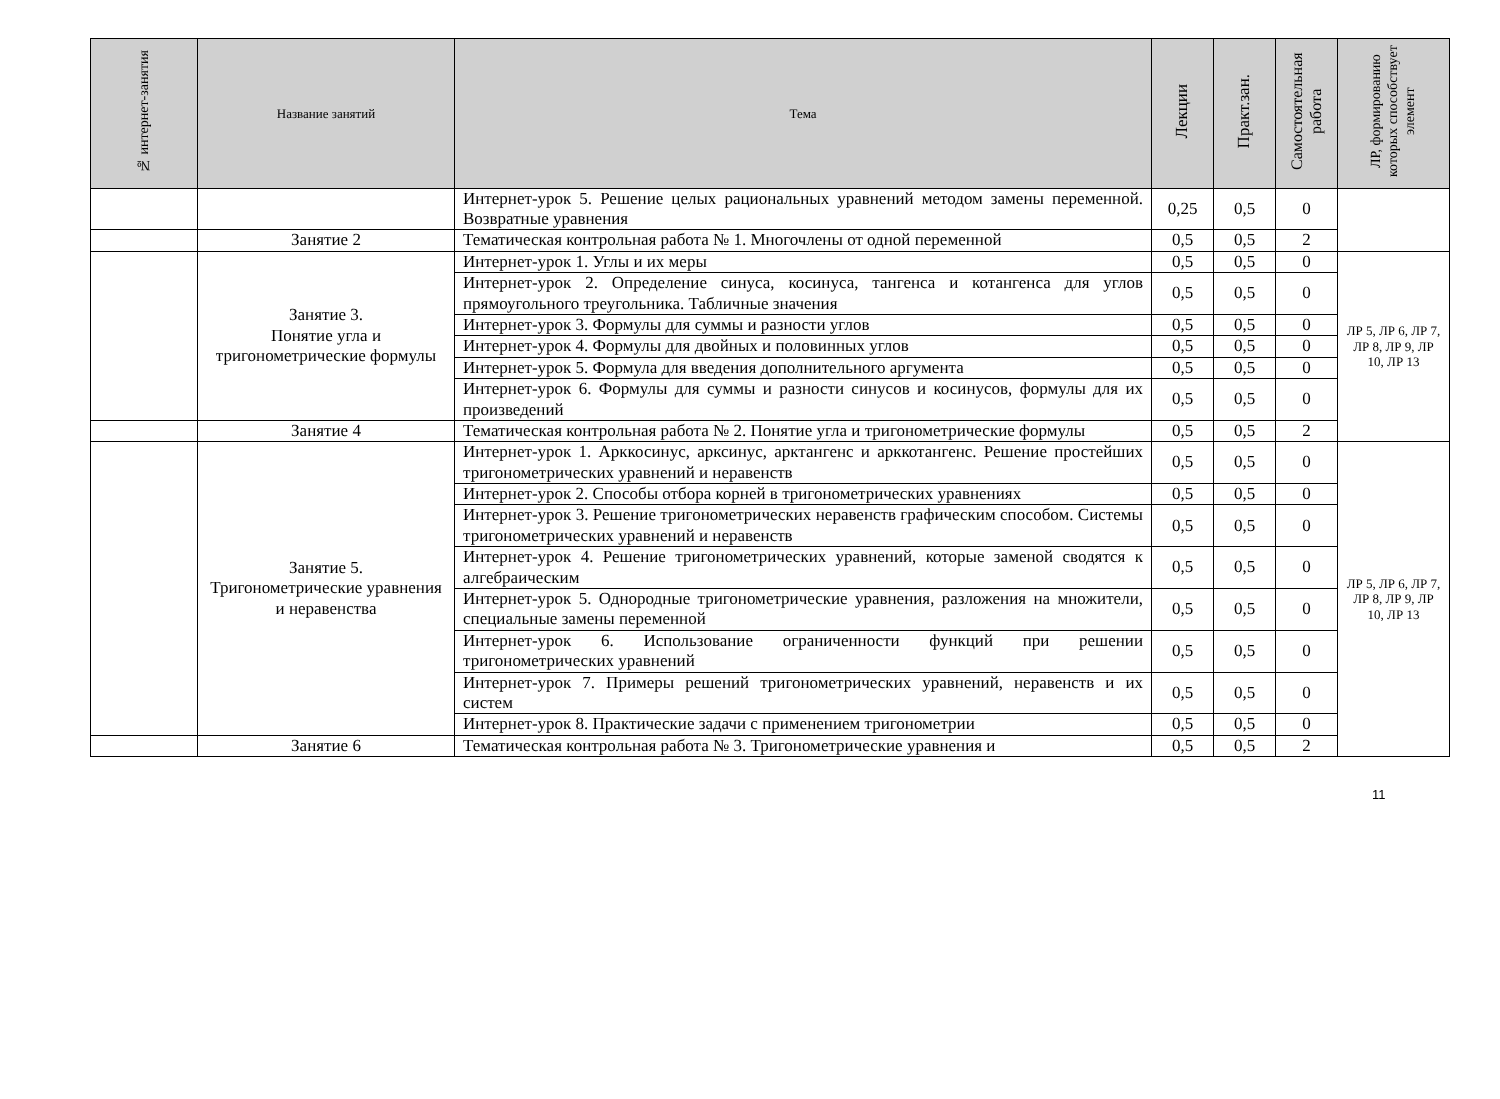| № интернет-занятия | Название занятий | Тема | Лекции | Практ.зан. | Самостоятельная работа | ЛР, формированию которых способствует элемент |
| --- | --- | --- | --- | --- | --- | --- |
| | | Интернет-урок 5. Решение целых рациональных уравнений методом замены переменной. Возвратные уравнения | 0,25 | 0,5 | 0 | |
| | Занятие 2 | Тематическая контрольная работа № 1. Многочлены от одной переменной | 0,5 | 0,5 | 2 | |
| | Занятие 3. Понятие угла и тригонометрические формулы | Интернет-урок 1. Углы и их меры | 0,5 | 0,5 | 0 | ЛР 5, ЛР 6, ЛР 7, ЛР 8, ЛР 9, ЛР 10, ЛР 13 |
| | | Интернет-урок 2. Определение синуса, косинуса, тангенса и котангенса для углов прямоугольного треугольника. Табличные значения | 0,5 | 0,5 | 0 | |
| | | Интернет-урок 3. Формулы для суммы и разности углов | 0,5 | 0,5 | 0 | |
| | | Интернет-урок 4. Формулы для двойных и половинных углов | 0,5 | 0,5 | 0 | |
| | | Интернет-урок 5. Формула для введения дополнительного аргумента | 0,5 | 0,5 | 0 | |
| | | Интернет-урок 6. Формулы для суммы и разности синусов и косинусов, формулы для их произведений | 0,5 | 0,5 | 0 | |
| | Занятие 4 | Тематическая контрольная работа № 2. Понятие угла и тригонометрические формулы | 0,5 | 0,5 | 2 | |
| | Занятие 5. Тригонометрические уравнения и неравенства | Интернет-урок 1. Арккосинус, арксинус, арктангенс и арккотангенс. Решение простейших тригонометрических уравнений и неравенств | 0,5 | 0,5 | 0 | ЛР 5, ЛР 6, ЛР 7, ЛР 8, ЛР 9, ЛР 10, ЛР 13 |
| | | Интернет-урок 2. Способы отбора корней в тригонометрических уравнениях | 0,5 | 0,5 | 0 | |
| | | Интернет-урок 3. Решение тригонометрических неравенств графическим способом. Системы тригонометрических уравнений и неравенств | 0,5 | 0,5 | 0 | |
| | | Интернет-урок 4. Решение тригонометрических уравнений, которые заменой сводятся к алгебраическим | 0,5 | 0,5 | 0 | |
| | | Интернет-урок 5. Однородные тригонометрические уравнения, разложения на множители, специальные замены переменной | 0,5 | 0,5 | 0 | |
| | | Интернет-урок 6. Использование ограниченности функций при решении тригонометрических уравнений | 0,5 | 0,5 | 0 | |
| | | Интернет-урок 7. Примеры решений тригонометрических уравнений, неравенств и их систем | 0,5 | 0,5 | 0 | |
| | | Интернет-урок 8. Практические задачи с применением тригонометрии | 0,5 | 0,5 | 0 | |
| | Занятие 6 | Тематическая контрольная работа № 3. Тригонометрические уравнения и | 0,5 | 0,5 | 2 | |
11